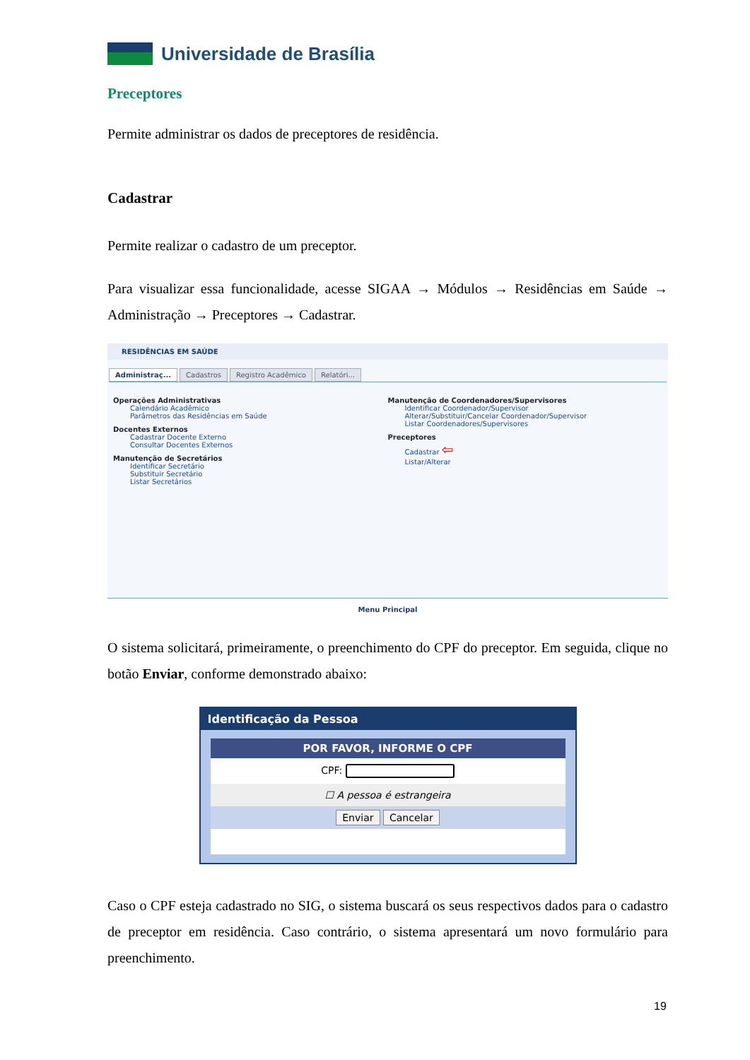Universidade de Brasília
Preceptores
Permite administrar os dados de preceptores de residência.
Cadastrar
Permite realizar o cadastro de um preceptor.
Para visualizar essa funcionalidade, acesse SIGAA → Módulos → Residências em Saúde → Administração → Preceptores → Cadastrar.
RESIDÊNCIAS EM SAÚDE
Administraç... Cadastros Registro Acadêmico Relatóri...
Operações Administrativas
Calendário Acadêmico
Parâmetros das Residências em Saúde
Docentes Externos
Cadastrar Docente Externo
Consultar Docentes Externos
Manutenção de Secretários
Identificar Secretário
Substituir Secretário
Listar Secretários
Manutenção de Coordenadores/Supervisores
Identificar Coordenador/Supervisor
Alterar/Substituir/Cancelar Coordenador/Supervisor
Listar Coordenadores/Supervisores
Preceptores
Cadastrar ⇦
Listar/Alterar
Menu Principal
O sistema solicitará, primeiramente, o preenchimento do CPF do preceptor. Em seguida, clique no botão Enviar, conforme demonstrado abaixo:
Identificação da Pessoa
POR FAVOR, INFORME O CPF
CPF:
☐ A pessoa é estrangeira
Enviar Cancelar
Caso o CPF esteja cadastrado no SIG, o sistema buscará os seus respectivos dados para o cadastro de preceptor em residência. Caso contrário, o sistema apresentará um novo formulário para preenchimento.
19